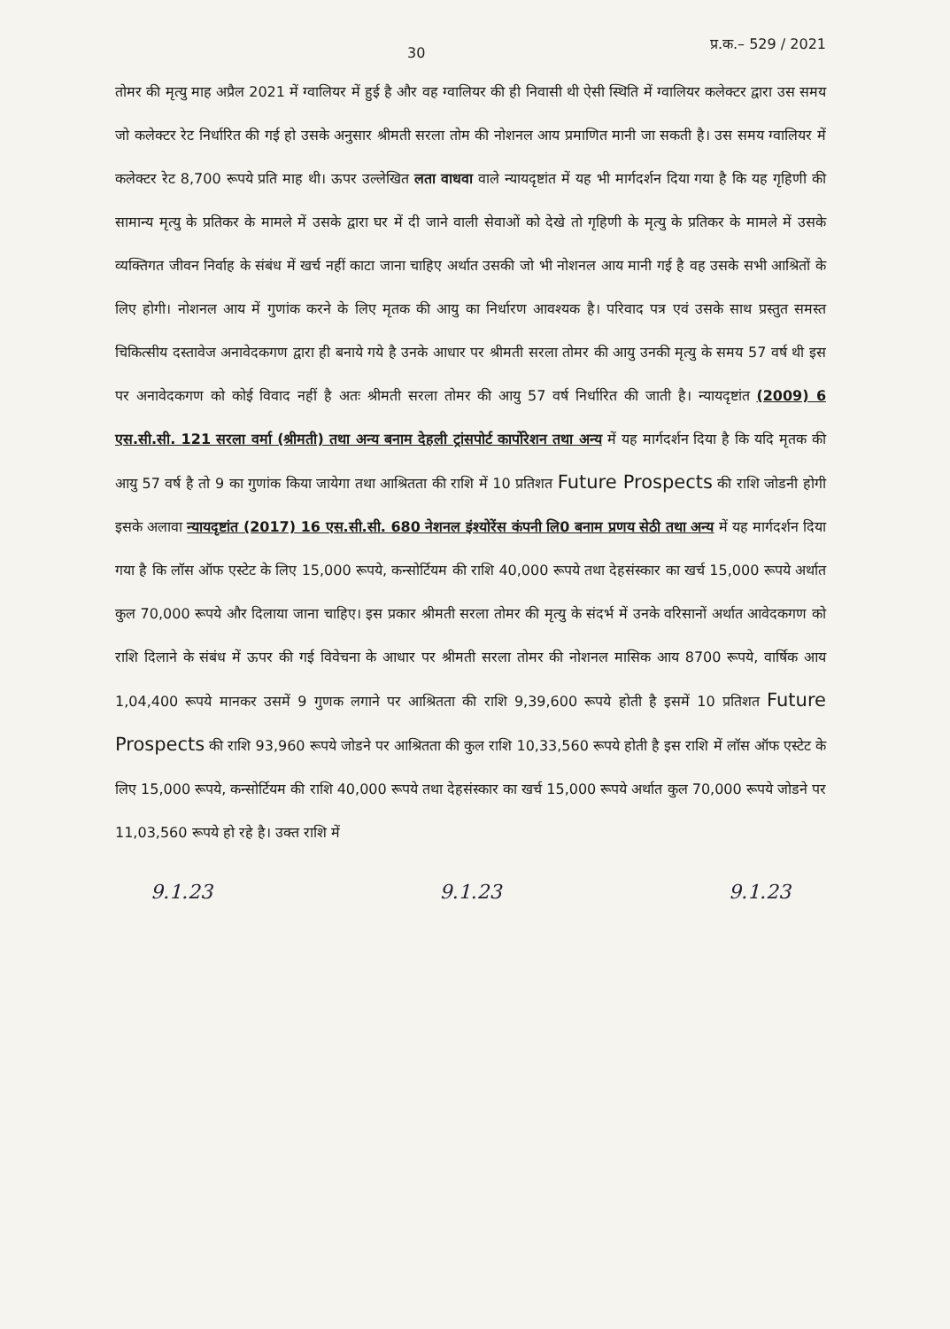30 प्र.क.– 529 / 2021
तोमर की मृत्यु माह अप्रैल 2021 में ग्वालियर में हुई है और वह ग्वालियर की ही निवासी थी ऐसी स्थिति में ग्वालियर कलेक्टर द्वारा उस समय जो कलेक्टर रेट निर्धारित की गई हो उसके अनुसार श्रीमती सरला तोम की नोशनल आय प्रमाणित मानी जा सकती है। उस समय ग्वालियर में कलेक्टर रेट 8,700 रूपये प्रति माह थी। ऊपर उल्लेखित लता वाधवा वाले न्यायदृष्टांत में यह भी मार्गदर्शन दिया गया है कि यह गृहिणी की सामान्य मृत्यु के प्रतिकर के मामले में उसके द्वारा घर में दी जाने वाली सेवाओं को देखे तो गृहिणी के मृत्यु के प्रतिकर के मामले में उसके व्यक्तिगत जीवन निर्वाह के संबंध में खर्च नहीं काटा जाना चाहिए अर्थात उसकी जो भी नोशनल आय मानी गई है वह उसके सभी आश्रितों के लिए होगी। नोशनल आय में गुणांक करने के लिए मृतक की आयु का निर्धारण आवश्यक है। परिवाद पत्र एवं उसके साथ प्रस्तुत समस्त चिकित्सीय दस्तावेज अनावेदकगण द्वारा ही बनाये गये है उनके आधार पर श्रीमती सरला तोमर की आयु उनकी मृत्यु के समय 57 वर्ष थी इस पर अनावेदकगण को कोई विवाद नहीं है अतः श्रीमती सरला तोमर की आयु 57 वर्ष निर्धारित की जाती है। न्यायदृष्टांत (2009) 6 एस.सी.सी. 121 सरला वर्मा (श्रीमती) तथा अन्य बनाम देहली ट्रांसपोर्ट कार्पोरेशन तथा अन्य में यह मार्गदर्शन दिया है कि यदि मृतक की आयु 57 वर्ष है तो 9 का गुणांक किया जायेगा तथा आश्रितता की राशि में 10 प्रतिशत Future Prospects की राशि जोडनी होगी इसके अलावा न्यायदृष्टांत (2017) 16 एस.सी.सी. 680 नेशनल इंश्योरेंस कंपनी लि0 बनाम प्रणय सेठी तथा अन्य में यह मार्गदर्शन दिया गया है कि लॉस ऑफ एस्टेट के लिए 15,000 रूपये, कन्सोर्टियम की राशि 40,000 रूपये तथा देहसंस्कार का खर्च 15,000 रूपये अर्थात कुल 70,000 रूपये और दिलाया जाना चाहिए। इस प्रकार श्रीमती सरला तोमर की मृत्यु के संदर्भ में उनके वरिसानों अर्थात आवेदकगण को राशि दिलाने के संबंध में ऊपर की गई विवेचना के आधार पर श्रीमती सरला तोमर की नोशनल मासिक आय 8700 रूपये, वार्षिक आय 1,04,400 रूपये मानकर उसमें 9 गुणक लगाने पर आश्रितता की राशि 9,39,600 रूपये होती है इसमें 10 प्रतिशत Future Prospects की राशि 93,960 रूपये जोडने पर आश्रितता की कुल राशि 10,33,560 रूपये होती है इस राशि में लॉस ऑफ एस्टेट के लिए 15,000 रूपये, कन्सोर्टियम की राशि 40,000 रूपये तथा देहसंस्कार का खर्च 15,000 रूपये अर्थात कुल 70,000 रूपये जोडने पर 11,03,560 रूपये हो रहे है। उक्त राशि में
9.1.23 9.1.23 9.1.23